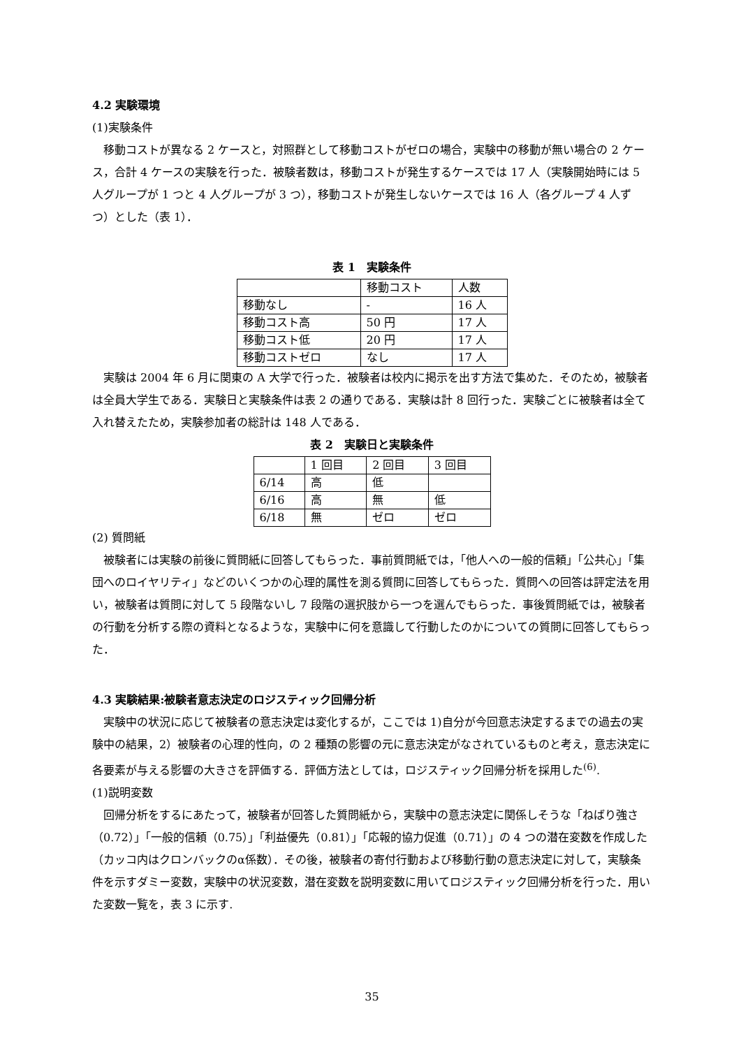4.2 実験環境
(1)実験条件
移動コストが異なる 2 ケースと，対照群として移動コストがゼロの場合，実験中の移動が無い場合の 2 ケース，合計 4 ケースの実験を行った．被験者数は，移動コストが発生するケースでは 17 人（実験開始時には 5 人グループが 1 つと 4 人グループが 3 つ），移動コストが発生しないケースでは 16 人（各グループ 4 人ずつ）とした（表 1）．
表 1　実験条件
| | 移動コスト | 人数 |
| 移動なし | - | 16 人 |
| 移動コスト高 | 50 円 | 17 人 |
| 移動コスト低 | 20 円 | 17 人 |
| 移動コストゼロ | なし | 17 人 |
実験は 2004 年 6 月に関東の A 大学で行った．被験者は校内に掲示を出す方法で集めた．そのため，被験者は全員大学生である．実験日と実験条件は表 2 の通りである．実験は計 8 回行った．実験ごとに被験者は全て入れ替えたため，実験参加者の総計は 148 人である．
表 2　実験日と実験条件
| | 1 回目 | 2 回目 | 3 回目 |
| 6/14 | 高 | 低 | |
| 6/16 | 高 | 無 | 低 |
| 6/18 | 無 | ゼロ | ゼロ |
(2) 質問紙
被験者には実験の前後に質問紙に回答してもらった．事前質問紙では，「他人への一般的信頼」「公共心」「集団へのロイヤリティ」などのいくつかの心理的属性を測る質問に回答してもらった．質問への回答は評定法を用い，被験者は質問に対して 5 段階ないし 7 段階の選択肢から一つを選んでもらった．事後質問紙では，被験者の行動を分析する際の資料となるような，実験中に何を意識して行動したのかについての質問に回答してもらった．
4.3 実験結果:被験者意志決定のロジスティック回帰分析
実験中の状況に応じて被験者の意志決定は変化するが，ここでは 1)自分が今回意志決定するまでの過去の実験中の結果，2）被験者の心理的性向，の 2 種類の影響の元に意志決定がなされているものと考え，意志決定に各要素が与える影響の大きさを評価する．評価方法としては，ロジスティック回帰分析を採用した<sup>(6)</sup>.
(1)説明変数
回帰分析をするにあたって，被験者が回答した質問紙から，実験中の意志決定に関係しそうな「ねばり強さ（0.72）」「一般的信頼（0.75）」「利益優先（0.81）」「応報的協力促進（0.71）」の 4 つの潜在変数を作成した（カッコ内はクロンバックのα係数）．その後，被験者の寄付行動および移動行動の意志決定に対して，実験条件を示すダミー変数，実験中の状況変数，潜在変数を説明変数に用いてロジスティック回帰分析を行った．用いた変数一覧を，表 3 に示す.
35